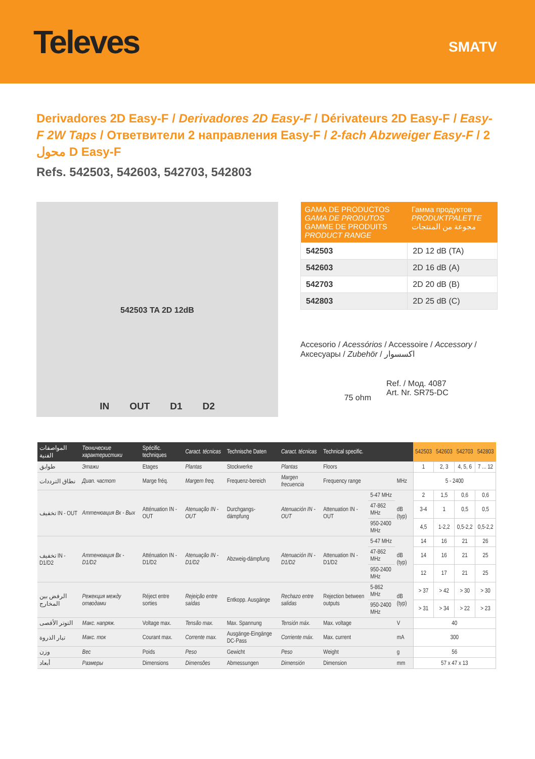Televes
SMATV
Derivadores 2D Easy-F / Derivadores 2D Easy-F / Dérivateurs 2D Easy-F / Easy-F 2W Taps / Ответвители 2 направления Easy-F / 2-fach Abzweiger Easy-F / 2 محول D Easy-F
Refs. 542503, 542603, 542703, 542803
542503 TA 2D 12dB
IN OUT D1 D2
| GAMA DE PRODUCTOS GAMA DE PRODUTOS GAMME DE PRODUITS PRODUCT RANGE | Гамма продуктов PRODUKTPALETTE مجوعة من المنتجات |
| --- | --- |
| 542503 | 2D 12 dB (TA) |
| 542603 | 2D 16 dB (A) |
| 542703 | 2D 20 dB (B) |
| 542803 | 2D 25 dB (C) |
Accesorio / Acessórios / Accessoire / Accessory /
Аксесуары / Zubehör / اكسسوار
75 ohm
Ref. / Мод. 4087
Art. Nr. SR75-DC
| المواصفات الفنية | Технические характеристики | Spécific. techniques | Caract. técnicas | Technische Daten | Caract. técnicas | Technical specific. | | | 542503 | 542603 | 542703 | 542803 |
| --- | --- | --- | --- | --- | --- | --- | --- | --- | --- | --- | --- | --- |
| طوابق | Этажи | Etages | Plantas | Stockwerke | Plantas | Floors | | | 1 | 2, 3 | 4, 5, 6 | 7 ... 12 |
| نطاق الترددات | Диап. частот | Marge fréq. | Margem freq. | Frequenz-bereich | Margen frecuencia | Frequency range | | MHz | 5 - 2400 | | | |
| تخفيف IN - OUT | Аттенюация Вх - Вых | Atténuation IN - OUT | Atenuação IN - OUT | Durchgangs-dämpfung | Atenuación IN - OUT | Attenuation IN - OUT | 5-47 MHz | dB (typ) | 2 | 1,5 | 0,6 | 0,6 |
| | | | | | | | 47-862 MHz | | 3-4 | 1 | 0,5 | 0,5 |
| | | | | | | | 950-2400 MHz | | 4,5 | 1-2,2 | 0,5-2,2 | 0,5-2,2 |
| تخفيف IN - D1/D2 | Аттенюация Вх - D1/D2 | Atténuation IN - D1/D2 | Atenuação IN - D1/D2 | Abzweig-dämpfung | Atenuación IN - D1/D2 | Attenuation IN - D1/D2 | 5-47 MHz | dB (typ) | 14 | 16 | 21 | 26 |
| | | | | | | | 47-862 MHz | | 14 | 16 | 21 | 25 |
| | | | | | | | 950-2400 MHz | | 12 | 17 | 21 | 25 |
| الرفض بين المخارج | Режекция между отводами | Réject entre sorties | Rejeição entre saídas | Entkopp. Ausgänge | Rechazo entre salidas | Rejection between outputs | 5-862 MHz | dB (typ) | > 37 | > 42 | > 30 | > 30 |
| | | | | | | | 950-2400 MHz | | > 31 | > 34 | > 22 | > 23 |
| التوتر الأقصى | Макс. напряж. | Voltage max. | Tensão max. | Max. Spannung | Tensión máx. | Max. voltage | | V | 40 | | | |
| تيار الذروة | Макс. ток | Courant max. | Corrente max. | Ausgänge-Eingänge DC-Pass | Corriente máx. | Max. current | | mA | 300 | | | |
| وزن | Вес | Poids | Peso | Gewicht | Peso | Weight | | g | 56 | | | |
| أبعاد | Размеры | Dimensions | Dimensões | Abmessungen | Dimensión | Dimension | | mm | 57 x 47 x 13 | | | |